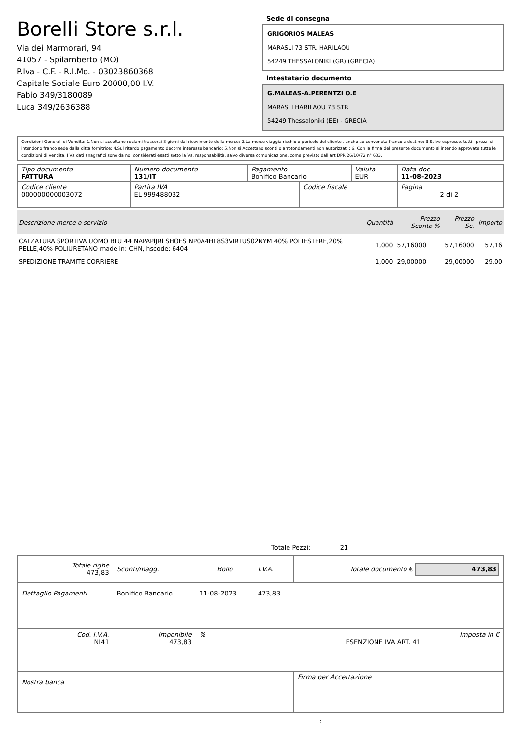Borelli Store s.r.l.
Via dei Marmorari, 94
41057 - Spilamberto (MO)
P.Iva - C.F. - R.I.Mo. - 03023860368
Capitale Sociale Euro 20000,00 I.V.
Fabio 349/3180089
Luca 349/2636388
Sede di consegna
GRIGORIOS MALEAS
MARASLI 73 STR. HARILAOU
54249 THESSALONIKI (GR) (GRECIA)
Intestatario documento
G.MALEAS-A.PERENTZI O.E
MARASLI HARILAOU 73 STR
54249 Thessaloniki (EE) - GRECIA
Condizioni Generali di Vendita: 1.Non si accettano reclami trascorsi 8 giorni dal ricevimento della merce; 2.La merce viaggia rischio e pericolo del cliente , anche se convenuta franco a destino; 3.Salvo espresso, tutti i prezzi si intendono franco sede dalla ditta fornitrice; 4.Sul ritardo pagamento decorre interesse bancario; 5.Non si Accettano sconti o arrotondamenti non autorizzati ; 6. Con la firma del presente documento si intendo approvate tutte le condizioni di vendita. I Vs dati anagrafici sono da noi considerati esatti sotto la Vs. responsabilità, salvo diversa comunicazione, come previsto dall'art DPR 26/10/72 n° 633.
| Tipo documento FATTURA | Numero documento 131/IT | Pagamento Bonifico Bancario | | Valuta EUR | Data doc. 11-08-2023 |
| Codice cliente 000000000003072 | Partita IVA EL 999488032 | | Codice fiscale | | Pagina 2 di 2 |
| Descrizione merce o servizio | Quantità | Prezzo Sconto % | Prezzo Sc. | Importo |
| --- | --- | --- | --- | --- |
| CALZATURA SPORTIVA UOMO BLU 44 NAPAPIJRI SHOES NP0A4HL8S3VIRTUS02NYM 40% POLIESTERE,20% PELLE,40% POLIURETANO made in: CHN, hscode: 6404 | 1,000 | 57,16000 | 57,16000 | 57,16 |
| SPEDIZIONE TRAMITE CORRIERE | 1,000 | 29,00000 | 29,00000 | 29,00 |
Totale Pezzi: 21
| Totale righe 473,83 | Sconti/magg. | Bollo | I.V.A. | Totale documento € 473,83 |
| Dettaglio Pagamenti | Bonifico Bancario | 11-08-2023 | 473,83 | |
| Cod. I.V.A. NI41 | Imponibile 473,83 | % | | Imposta in € ESENZIONE IVA ART. 41 |
| Nostra banca | | | | Firma per Accettazione |
: